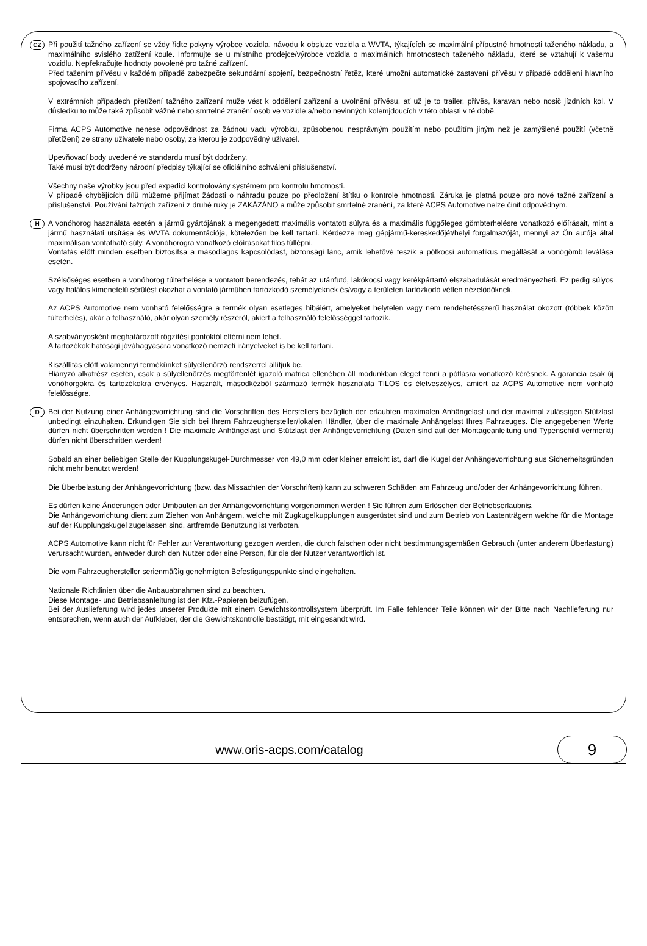CZ
Při použití tažného zařízení se vždy řiďte pokyny výrobce vozidla, návodu k obsluze vozidla a WVTA, týkajících se maximální přípustné hmotnosti taženého nákladu, a maximálního svislého zatížení koule. Informujte se u místního prodejce/výrobce vozidla o maximálních hmotnostech taženého nákladu, které se vztahují k vašemu vozidlu. Nepřekračujte hodnoty povolené pro tažné zařízení.
Před tažením přívěsu v každém případě zabezpečte sekundární spojení, bezpečnostní řetěz, které umožní automatické zastavení přívěsu v případě oddělení hlavního spojovacího zařízení.
V extrémních případech přetížení tažného zařízení může vést k oddělení zařízení a uvolnění přívěsu, ať už je to trailer, přívěs, karavan nebo nosič jízdních kol. V důsledku to může také způsobit vážné nebo smrtelné zranění osob ve vozidle a/nebo nevinných kolemjdoucích v této oblasti v té době.
Firma ACPS Automotive nenese odpovědnost za žádnou vadu výrobku, způsobenou nesprávným použitím nebo použitím jiným než je zamýšlené použití (včetně přetížení) ze strany uživatele nebo osoby, za kterou je zodpovědný uživatel.
Upevňovací body uvedené ve standardu musí být dodrženy.
Také musí být dodrženy národní předpisy týkající se oficiálního schválení příslušenství.
Všechny naše výrobky jsou před expedici kontrolovány systémem pro kontrolu hmotnosti.
V případě chybějících dílů můžeme přijímat žádosti o náhradu pouze po předložení štítku o kontrole hmotnosti. Záruka je platná pouze pro nové tažné zařízení a příslušenství. Používání tažných zařízení z druhé ruky je ZAKÁZÁNO a může způsobit smrtelné zranění, za které ACPS Automotive nelze činit odpovědným.
H
A vonóhorog használata esetén a jármű gyártójának a megengedett maximális vontatott súlyra és a maximális függőleges gömbterhelésre vonatkozó előírásait, mint a jármű használati utsítása és WVTA dokumentációja, kötelezően be kell tartani. Kérdezze meg gépjármű-kereskedőjét/helyi forgalmazóját, mennyi az Ön autója által maximálisan vontatható súly. A vonóhorogra vonatkozó előírásokat tilos túllépni.
Vontatás előtt minden esetben biztosítsa a másodlagos kapcsolódást, biztonsági lánc, amik lehetővé teszik a pótkocsi automatikus megállását a vonógömb leválása esetén.
Szélsőséges esetben a vonóhorog túlterhelése a vontatott berendezés, tehát az utánfutó, lakókocsi vagy kerékpártartó elszabadulását eredményezheti. Ez pedig súlyos vagy halálos kimenetelű sérülést okozhat a vontató járműben tartózkodó személyeknek és/vagy a területen tartózkodó vétlen nézelődőknek.
Az ACPS Automotive nem vonható felelősségre a termék olyan esetleges hibáiért, amelyeket helytelen vagy nem rendeltetésszerű használat okozott (többek között túlterhelés), akár a felhasználó, akár olyan személy részéről, akiért a felhasználó felelősséggel tartozik.
A szabványosként meghatározott rögzítési pontoktól eltérni nem lehet.
A tartozékok hatósági jóváhagyására vonatkozó nemzeti irányelveket is be kell tartani.
Kiszállítás előtt valamennyi termékünket súlyellenőrző rendszerrel állítjuk be.
Hiányzó alkatrész esetén, csak a súlyellenőrzés megtörténtét igazoló matrica ellenében áll módunkban eleget tenni a pótlásra vonatkozó kérésnek. A garancia csak új vonóhorgokra és tartozékokra érvényes. Használt, másodkézből származó termék használata TILOS és életveszélyes, amiért az ACPS Automotive nem vonható felelősségre.
D
Bei der Nutzung einer Anhängevorrichtung sind die Vorschriften des Herstellers bezüglich der erlaubten maximalen Anhängelast und der maximal zulässigen Stützlast unbedingt einzuhalten. Erkundigen Sie sich bei Ihrem Fahrzeughersteller/lokalen Händler, über die maximale Anhängelast Ihres Fahrzeuges. Die angegebenen Werte dürfen nicht überschritten werden ! Die maximale Anhängelast und Stützlast der Anhängevorrichtung (Daten sind auf der Montageanleitung und Typenschild vermerkt) dürfen nicht überschritten werden!
Sobald an einer beliebigen Stelle der Kupplungskugel-Durchmesser von 49,0 mm oder kleiner erreicht ist, darf die Kugel der Anhängevorrichtung aus Sicherheitsgründen nicht mehr benutzt werden!
Die Überbelastung der Anhängevorrichtung (bzw. das Missachten der Vorschriften) kann zu schweren Schäden am Fahrzeug und/oder der Anhängevorrichtung führen.
Es dürfen keine Änderungen oder Umbauten an der Anhängevorrichtung vorgenommen werden ! Sie führen zum Erlöschen der Betriebserlaubnis.
Die Anhängevorrichtung dient zum Ziehen von Anhängern, welche mit Zugkugelkupplungen ausgerüstet sind und zum Betrieb von Lastenträgern welche für die Montage auf der Kupplungskugel zugelassen sind, artfremde Benutzung ist verboten.
ACPS Automotive kann nicht für Fehler zur Verantwortung gezogen werden, die durch falschen oder nicht bestimmungsgemäßen Gebrauch (unter anderem Überlastung) verursacht wurden, entweder durch den Nutzer oder eine Person, für die der Nutzer verantwortlich ist.
Die vom Fahrzeughersteller serienmäßig genehmigten Befestigungspunkte sind eingehalten.
Nationale Richtlinien über die Anbauabnahmen sind zu beachten.
Diese Montage- und Betriebsanleitung ist den Kfz.-Papieren beizufügen.
Bei der Auslieferung wird jedes unserer Produkte mit einem Gewichtskontrollsystem überprüft. Im Falle fehlender Teile können wir der Bitte nach Nachlieferung nur entsprechen, wenn auch der Aufkleber, der die Gewichtskontrolle bestätigt, mit eingesandt wird.
www.oris-acps.com/catalog
9